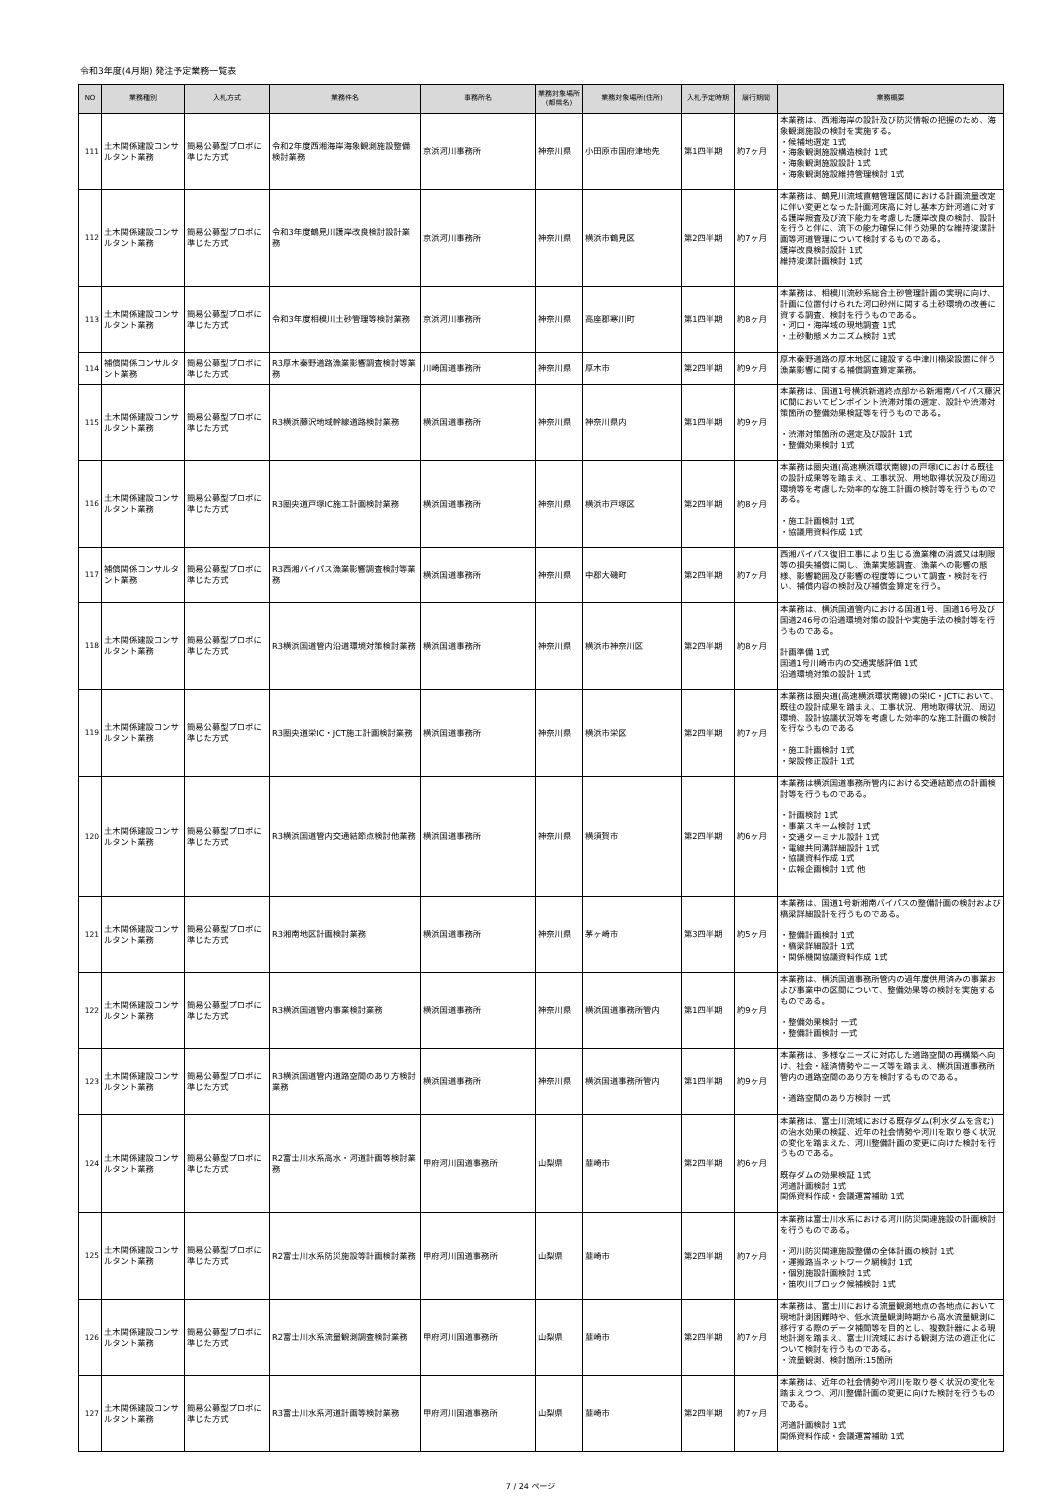令和3年度(4月期) 発注予定業務一覧表
| NO | 業務種別 | 入札方式 | 業務件名 | 事務所名 | 業務対象場所(都県名) | 業務対象場所(住所) | 入札予定時期 | 履行期間 | 業務概要 |
| --- | --- | --- | --- | --- | --- | --- | --- | --- | --- |
| 111 | 土木関係建設コンサルタント業務 | 簡易公募型プロポに準じた方式 | 令和2年度西湘海岸海象観測施設整備検討業務 | 京浜河川事務所 | 神奈川県 | 小田原市国府津地先 | 第1四半期 | 約7ヶ月 | 本業務は、西湘海岸の設計及び防災情報の把握のため、海象観測施設の検討を実施する。 ・候補地選定 1式 ・海象観測施設構造検討 1式 ・海象観測施設設計 1式 ・海象観測施設維持管理検討 1式 |
| 112 | 土木関係建設コンサルタント業務 | 簡易公募型プロポに準じた方式 | 令和3年度鶴見川護岸改良検討設計業務 | 京浜河川事務所 | 神奈川県 | 横浜市鶴見区 | 第2四半期 | 約7ヶ月 | 本業務は、鶴見川流域直轄管理区間における計画流量改定に伴い変更となった計画河床高に対し基本方針河道に対する護岸照査及び流下能力を考慮した護岸改良の検討、設計を行うと伴に、流下の能力確保に伴う効果的な維持浚渫計画等河道管理について検討するものである。 護岸改良検討設計 1式 維持浚渫計画検討 1式 |
| 113 | 土木関係建設コンサルタント業務 | 簡易公募型プロポに準じた方式 | 令和3年度相模川土砂管理等検討業務 | 京浜河川事務所 | 神奈川県 | 高座郡寒川町 | 第1四半期 | 約8ヶ月 | 本業務は、相模川流砂系総合土砂管理計画の実現に向け、計画に位置付けられた河口砂州に関する土砂環境の改善に資する調査、検討を行うものである。 ・河口・海岸域の現地調査 1式 ・土砂動態メカニズム検討 1式 |
| 114 | 補償関係コンサルタント業務 | 簡易公募型プロポに準じた方式 | R3厚木秦野道路漁業影響調査検討等業務 | 川崎国道事務所 | 神奈川県 | 厚木市 | 第2四半期 | 約9ヶ月 | 厚木秦野道路の厚木地区に建設する中津川橋梁設置に伴う漁業影響に関する補償調査算定業務。 |
| 115 | 土木関係建設コンサルタント業務 | 簡易公募型プロポに準じた方式 | R3横浜藤沢地域幹線道路検討業務 | 横浜国道事務所 | 神奈川県 | 神奈川県内 | 第1四半期 | 約9ヶ月 | 本業務は、国道1号横浜新道終点部から新湘南バイパス藤沢IC間においてピンポイント渋滞対策の選定、設計や渋滞対策箇所の整備効果検証等を行うものである。 ・渋滞対策箇所の選定及び設計 1式 ・整備効果検討 1式 |
| 116 | 土木関係建設コンサルタント業務 | 簡易公募型プロポに準じた方式 | R3圏央道戸塚IC施工計画検討業務 | 横浜国道事務所 | 神奈川県 | 横浜市戸塚区 | 第2四半期 | 約8ヶ月 | 本業務は圏央道(高速横浜環状南線)の戸塚ICにおける既往の設計成果等を踏まえ、工事状況、用地取得状況及び周辺環境等を考慮した効率的な施工計画の検討等を行うものである。 ・施工計画検討 1式 ・協議用資料作成 1式 |
| 117 | 補償関係コンサルタント業務 | 簡易公募型プロポに準じた方式 | R3西湘バイパス漁業影響調査検討等業務 | 横浜国道事務所 | 神奈川県 | 中郡大磯町 | 第2四半期 | 約7ヶ月 | 西湘バイパス復旧工事により生じる漁業権の消滅又は制限等の損失補償に関し、漁業実態調査、漁業への影響の態様、影響範囲及び影響の程度等について調査・検討を行い、補償内容の検討及び補償金算定を行う。 |
| 118 | 土木関係建設コンサルタント業務 | 簡易公募型プロポに準じた方式 | R3横浜国道管内沿道環境対策検討業務 | 横浜国道事務所 | 神奈川県 | 横浜市神奈川区 | 第2四半期 | 約8ヶ月 | 本業務は、横浜国道管内における国道1号、国道16号及び国道246号の沿道環境対策の設計や実施手法の検討等を行うものである。 計画準備 1式 国道1号川崎市内の交通実態評価 1式 沿道環境対策の設計 1式 |
| 119 | 土木関係建設コンサルタント業務 | 簡易公募型プロポに準じた方式 | R3圏央道栄IC・JCT施工計画検討業務 | 横浜国道事務所 | 神奈川県 | 横浜市栄区 | 第2四半期 | 約7ヶ月 | 本業務は圏央道(高速横浜環状南線)の栄IC・JCTにおいて、既往の設計成果を踏まえ、工事状況、用地取得状況、周辺環境、設計協議状況等を考慮した効率的な施工計画の検討を行なうものである ・施工計画検討 1式 ・架設修正設計 1式 |
| 120 | 土木関係建設コンサルタント業務 | 簡易公募型プロポに準じた方式 | R3横浜国道管内交通結節点検討他業務 | 横浜国道事務所 | 神奈川県 | 横須賀市 | 第2四半期 | 約6ヶ月 | 本業務は横浜国道事務所管内における交通結節点の計画検討等を行うものである。 ・計画検討 1式 ・事業スキーム検討 1式 ・交通ターミナル設計 1式 ・電線共同溝詳細設計 1式 ・協議資料作成 1式 ・広報企画検討 1式 他 |
| 121 | 土木関係建設コンサルタント業務 | 簡易公募型プロポに準じた方式 | R3湘南地区計画検討業務 | 横浜国道事務所 | 神奈川県 | 茅ヶ崎市 | 第3四半期 | 約5ヶ月 | 本業務は、国道1号新湘南バイパスの整備計画の検討および橋梁詳細設計を行うものである。 ・整備計画検討 1式 ・橋梁詳細設計 1式 ・関係機関協議資料作成 1式 |
| 122 | 土木関係建設コンサルタント業務 | 簡易公募型プロポに準じた方式 | R3横浜国道管内事業検討業務 | 横浜国道事務所 | 神奈川県 | 横浜国道事務所管内 | 第1四半期 | 約9ヶ月 | 本業務は、横浜国道事務所管内の過年度供用済みの事業および事業中の区間について、整備効果等の検討を実施するものである。 ・整備効果検討 一式 ・整備計画検討 一式 |
| 123 | 土木関係建設コンサルタント業務 | 簡易公募型プロポに準じた方式 | R3横浜国道管内道路空間のあり方検討業務 | 横浜国道事務所 | 神奈川県 | 横浜国道事務所管内 | 第1四半期 | 約9ヶ月 | 本業務は、多様なニーズに対応した道路空間の再構築へ向け、社会・経済情勢やニーズ等を踏まえ、横浜国道事務所管内の道路空間のあり方を検討するものである。 ・道路空間のあり方検討 一式 |
| 124 | 土木関係建設コンサルタント業務 | 簡易公募型プロポに準じた方式 | R2富士川水系高水・河道計画等検討業務 | 甲府河川国道事務所 | 山梨県 | 韮崎市 | 第2四半期 | 約6ヶ月 | 本業務は、富士川流域における既存ダム(利水ダムを含む)の治水効果の検証、近年の社会情勢や河川を取り巻く状況の変化を踏まえた、河川整備計画の変更に向けた検討を行うものである。 既存ダムの効果検証 1式 河道計画検討 1式 関係資料作成・会議運営補助 1式 |
| 125 | 土木関係建設コンサルタント業務 | 簡易公募型プロポに準じた方式 | R2富士川水系防災施設等計画検討業務 | 甲府河川国道事務所 | 山梨県 | 韮崎市 | 第2四半期 | 約7ヶ月 | 本業務は富士川水系における河川防災関連施設の計画検討を行うものである。 ・河川防災関連施設整備の全体計画の検討 1式 ・運搬路当ネットワーク網検討 1式 ・個別施設計画検討 1式 ・笛吹川ブロック候補検討 1式 |
| 126 | 土木関係建設コンサルタント業務 | 簡易公募型プロポに準じた方式 | R2富士川水系流量観測調査検討業務 | 甲府河川国道事務所 | 山梨県 | 韮崎市 | 第2四半期 | 約7ヶ月 | 本業務は、富士川における流量観測地点の各地点において現地計測困難時や、低水流量観測時期から高水流量観測に移行する際のデータ補間等を目的とし、複数計器による現地計測を踏まえ、富士川流域における観測方法の適正化について検討を行うものである。 ・流量観測、検討箇所:15箇所 |
| 127 | 土木関係建設コンサルタント業務 | 簡易公募型プロポに準じた方式 | R3富士川水系河道計画等検討業務 | 甲府河川国道事務所 | 山梨県 | 韮崎市 | 第2四半期 | 約7ヶ月 | 本業務は、近年の社会情勢や河川を取り巻く状況の変化を踏まえつつ、河川整備計画の変更に向けた検討を行うものである。 河道計画検討 1式 関係資料作成・会議運営補助 1式 |
7 / 24 ページ